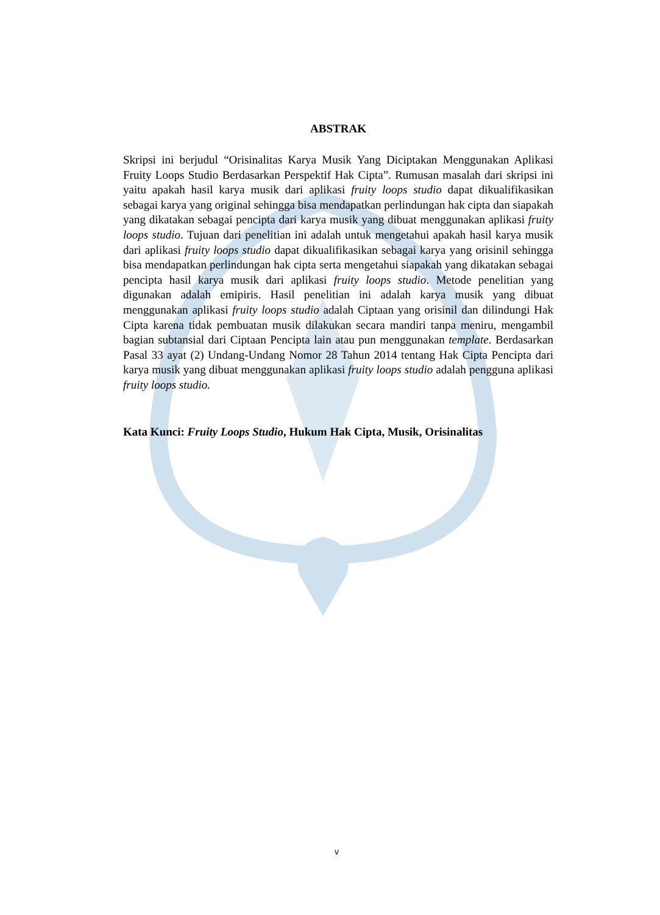ABSTRAK
Skripsi ini berjudul “Orisinalitas Karya Musik Yang Diciptakan Menggunakan Aplikasi Fruity Loops Studio Berdasarkan Perspektif Hak Cipta”. Rumusan masalah dari skripsi ini yaitu apakah hasil karya musik dari aplikasi fruity loops studio dapat dikualifikasikan sebagai karya yang original sehingga bisa mendapatkan perlindungan hak cipta dan siapakah yang dikatakan sebagai pencipta dari karya musik yang dibuat menggunakan aplikasi fruity loops studio. Tujuan dari penelitian ini adalah untuk mengetahui apakah hasil karya musik dari aplikasi fruity loops studio dapat dikualifikasikan sebagai karya yang orisinil sehingga bisa mendapatkan perlindungan hak cipta serta mengetahui siapakah yang dikatakan sebagai pencipta hasil karya musik dari aplikasi fruity loops studio. Metode penelitian yang digunakan adalah emipiris. Hasil penelitian ini adalah karya musik yang dibuat menggunakan aplikasi fruity loops studio adalah Ciptaan yang orisinil dan dilindungi Hak Cipta karena tidak pembuatan musik dilakukan secara mandiri tanpa meniru, mengambil bagian subtansial dari Ciptaan Pencipta lain atau pun menggunakan template. Berdasarkan Pasal 33 ayat (2) Undang-Undang Nomor 28 Tahun 2014 tentang Hak Cipta Pencipta dari karya musik yang dibuat menggunakan aplikasi fruity loops studio adalah pengguna aplikasi fruity loops studio.
Kata Kunci: Fruity Loops Studio, Hukum Hak Cipta, Musik, Orisinalitas
v